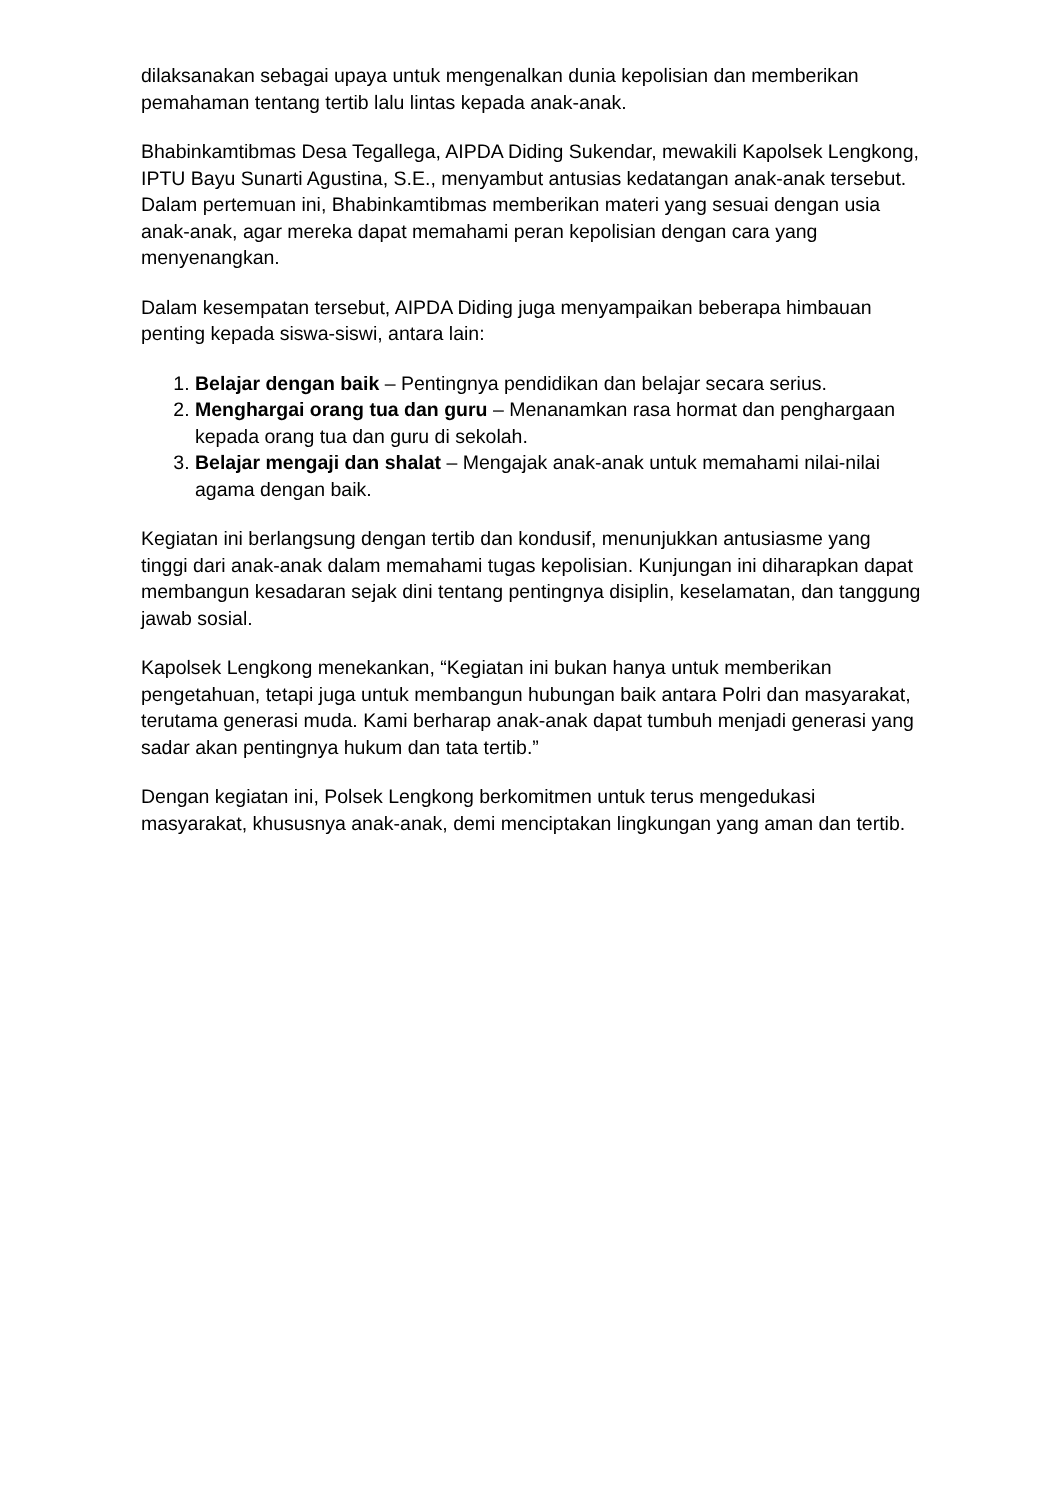dilaksanakan sebagai upaya untuk mengenalkan dunia kepolisian dan memberikan pemahaman tentang tertib lalu lintas kepada anak-anak.
Bhabinkamtibmas Desa Tegallega, AIPDA Diding Sukendar, mewakili Kapolsek Lengkong, IPTU Bayu Sunarti Agustina, S.E., menyambut antusias kedatangan anak-anak tersebut. Dalam pertemuan ini, Bhabinkamtibmas memberikan materi yang sesuai dengan usia anak-anak, agar mereka dapat memahami peran kepolisian dengan cara yang menyenangkan.
Dalam kesempatan tersebut, AIPDA Diding juga menyampaikan beberapa himbauan penting kepada siswa-siswi, antara lain:
1. Belajar dengan baik – Pentingnya pendidikan dan belajar secara serius.
2. Menghargai orang tua dan guru – Menanamkan rasa hormat dan penghargaan kepada orang tua dan guru di sekolah.
3. Belajar mengaji dan shalat – Mengajak anak-anak untuk memahami nilai-nilai agama dengan baik.
Kegiatan ini berlangsung dengan tertib dan kondusif, menunjukkan antusiasme yang tinggi dari anak-anak dalam memahami tugas kepolisian. Kunjungan ini diharapkan dapat membangun kesadaran sejak dini tentang pentingnya disiplin, keselamatan, dan tanggung jawab sosial.
Kapolsek Lengkong menekankan, “Kegiatan ini bukan hanya untuk memberikan pengetahuan, tetapi juga untuk membangun hubungan baik antara Polri dan masyarakat, terutama generasi muda. Kami berharap anak-anak dapat tumbuh menjadi generasi yang sadar akan pentingnya hukum dan tata tertib.”
Dengan kegiatan ini, Polsek Lengkong berkomitmen untuk terus mengedukasi masyarakat, khususnya anak-anak, demi menciptakan lingkungan yang aman dan tertib.